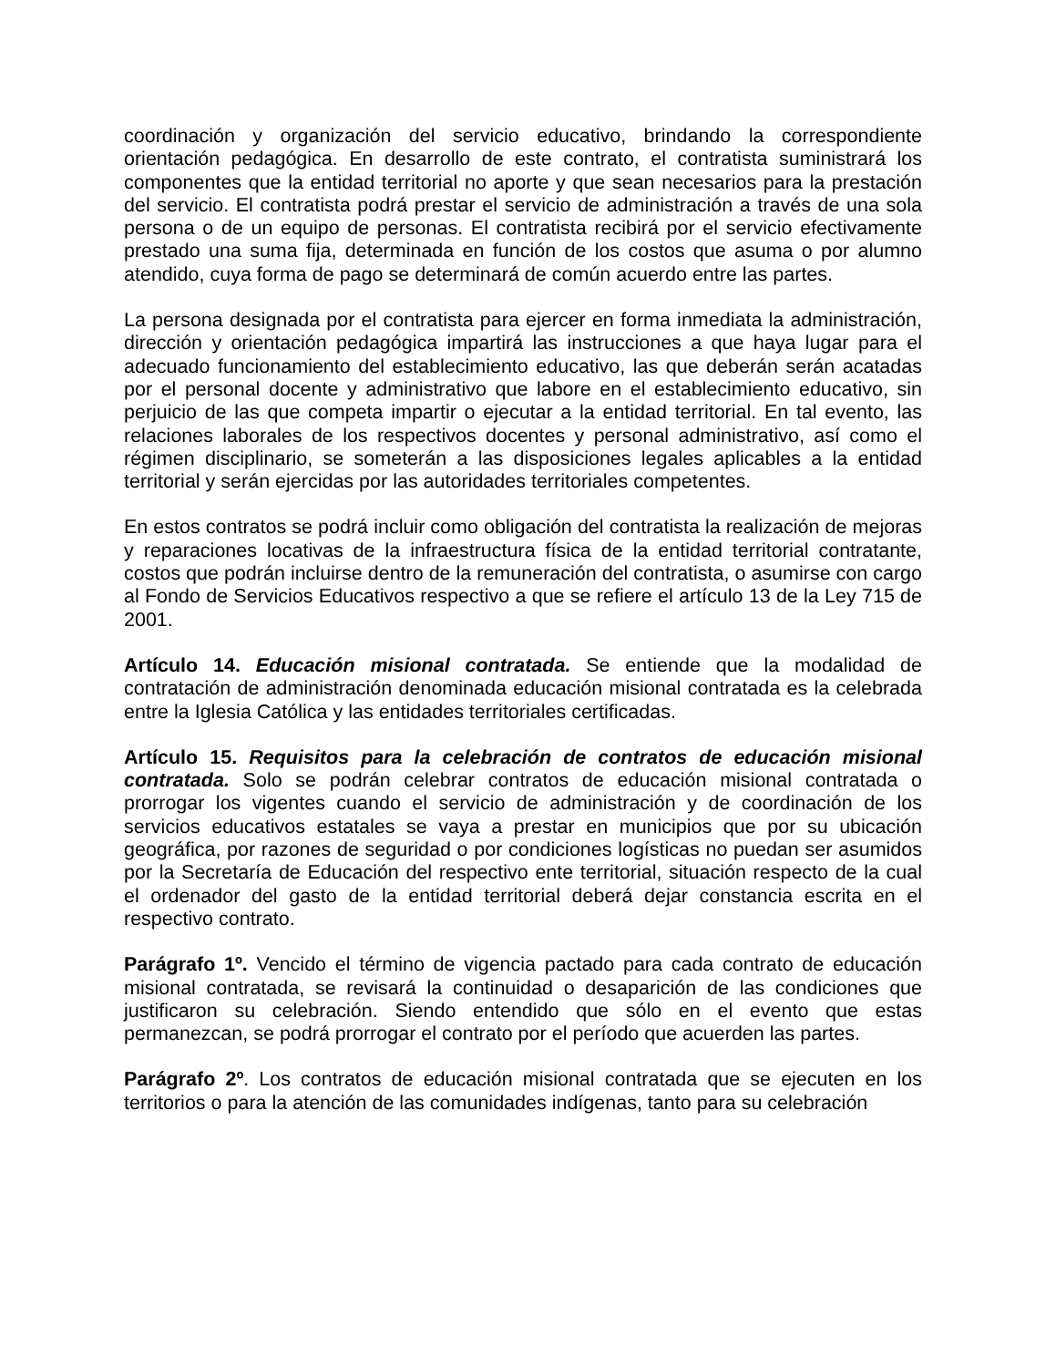coordinación y organización del servicio educativo, brindando la correspondiente orientación pedagógica. En desarrollo de este contrato, el contratista suministrará los componentes que la entidad territorial no aporte y que sean necesarios para la prestación del servicio. El contratista podrá prestar el servicio de administración a través de una sola persona o de un equipo de personas. El contratista recibirá por el servicio efectivamente prestado una suma fija, determinada en función de los costos que asuma o por alumno atendido, cuya forma de pago se determinará de común acuerdo entre las partes.
La persona designada por el contratista para ejercer en forma inmediata la administración, dirección y orientación pedagógica impartirá las instrucciones a que haya lugar para el adecuado funcionamiento del establecimiento educativo, las que deberán serán acatadas por el personal docente y administrativo que labore en el establecimiento educativo, sin perjuicio de las que competa impartir o ejecutar a la entidad territorial. En tal evento, las relaciones laborales de los respectivos docentes y personal administrativo, así como el régimen disciplinario, se someterán a las disposiciones legales aplicables a la entidad territorial y serán ejercidas por las autoridades territoriales competentes.
En estos contratos se podrá incluir como obligación del contratista la realización de mejoras y reparaciones locativas de la infraestructura física de la entidad territorial contratante, costos que podrán incluirse dentro de la remuneración del contratista, o asumirse con cargo al Fondo de Servicios Educativos respectivo a que se refiere el artículo 13 de la Ley 715 de 2001.
Artículo 14. Educación misional contratada. Se entiende que la modalidad de contratación de administración denominada educación misional contratada es la celebrada entre la Iglesia Católica y las entidades territoriales certificadas.
Artículo 15. Requisitos para la celebración de contratos de educación misional contratada. Solo se podrán celebrar contratos de educación misional contratada o prorrogar los vigentes cuando el servicio de administración y de coordinación de los servicios educativos estatales se vaya a prestar en municipios que por su ubicación geográfica, por razones de seguridad o por condiciones logísticas no puedan ser asumidos por la Secretaría de Educación del respectivo ente territorial, situación respecto de la cual el ordenador del gasto de la entidad territorial deberá dejar constancia escrita en el respectivo contrato.
Parágrafo 1º. Vencido el término de vigencia pactado para cada contrato de educación misional contratada, se revisará la continuidad o desaparición de las condiciones que justificaron su celebración. Siendo entendido que sólo en el evento que estas permanezcan, se podrá prorrogar el contrato por el período que acuerden las partes.
Parágrafo 2º. Los contratos de educación misional contratada que se ejecuten en los territorios o para la atención de las comunidades indígenas, tanto para su celebración